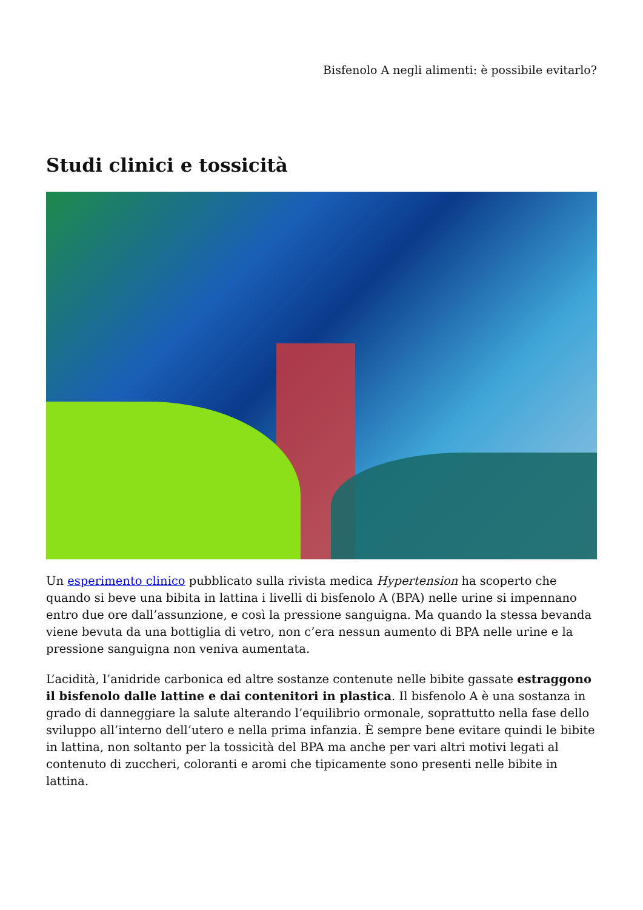Bisfenolo A negli alimenti: è possibile evitarlo?
Studi clinici e tossicità
Un esperimento clinico pubblicato sulla rivista medica Hypertension ha scoperto che quando si beve una bibita in lattina i livelli di bisfenolo A (BPA) nelle urine si impennano entro due ore dall’assunzione, e così la pressione sanguigna. Ma quando la stessa bevanda viene bevuta da una bottiglia di vetro, non c’era nessun aumento di BPA nelle urine e la pressione sanguigna non veniva aumentata.
L’acidità, l’anidride carbonica ed altre sostanze contenute nelle bibite gassate estraggono il bisfenolo dalle lattine e dai contenitori in plastica. Il bisfenolo A è una sostanza in grado di danneggiare la salute alterando l’equilibrio ormonale, soprattutto nella fase dello sviluppo all’interno dell’utero e nella prima infanzia. È sempre bene evitare quindi le bibite in lattina, non soltanto per la tossicità del BPA ma anche per vari altri motivi legati al contenuto di zuccheri, coloranti e aromi che tipicamente sono presenti nelle bibite in lattina.